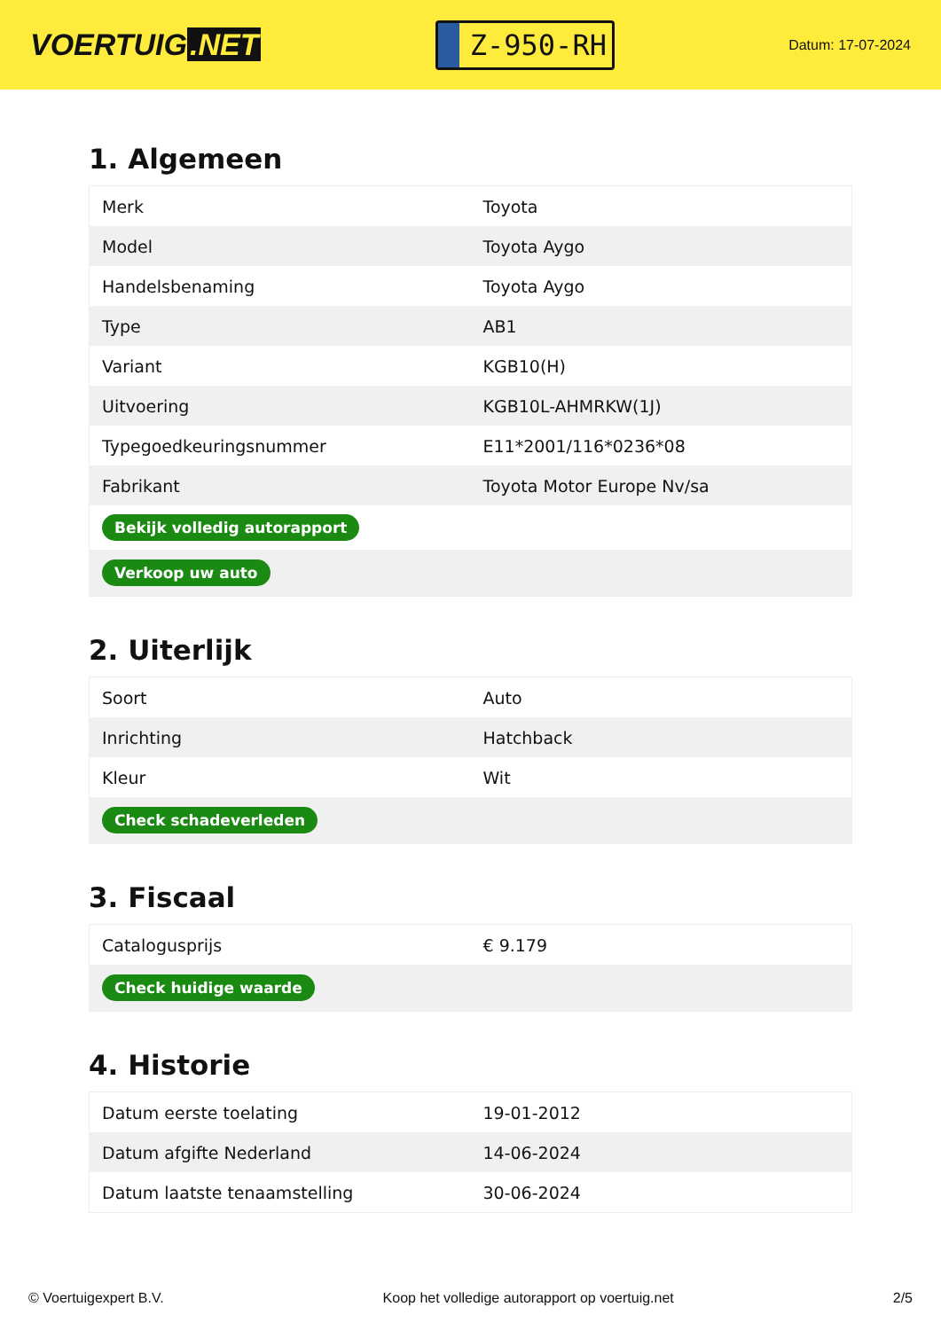VOERTUIG.NET
Z-950-RH
Datum: 17-07-2024
1. Algemeen
| Merk | Toyota |
| Model | Toyota Aygo |
| Handelsbenaming | Toyota Aygo |
| Type | AB1 |
| Variant | KGB10(H) |
| Uitvoering | KGB10L-AHMRKW(1J) |
| Typegoedkeuringsnummer | E11*2001/116*0236*08 |
| Fabrikant | Toyota Motor Europe Nv/sa |
| Bekijk volledig autorapport | |
| Verkoop uw auto | |
2. Uiterlijk
| Soort | Auto |
| Inrichting | Hatchback |
| Kleur | Wit |
| Check schadeverleden | |
3. Fiscaal
| Catalogusprijs | € 9.179 |
| Check huidige waarde | |
4. Historie
| Datum eerste toelating | 19-01-2012 |
| Datum afgifte Nederland | 14-06-2024 |
| Datum laatste tenaamstelling | 30-06-2024 |
© Voertuigexpert B.V. Koop het volledige autorapport op voertuig.net 2/5